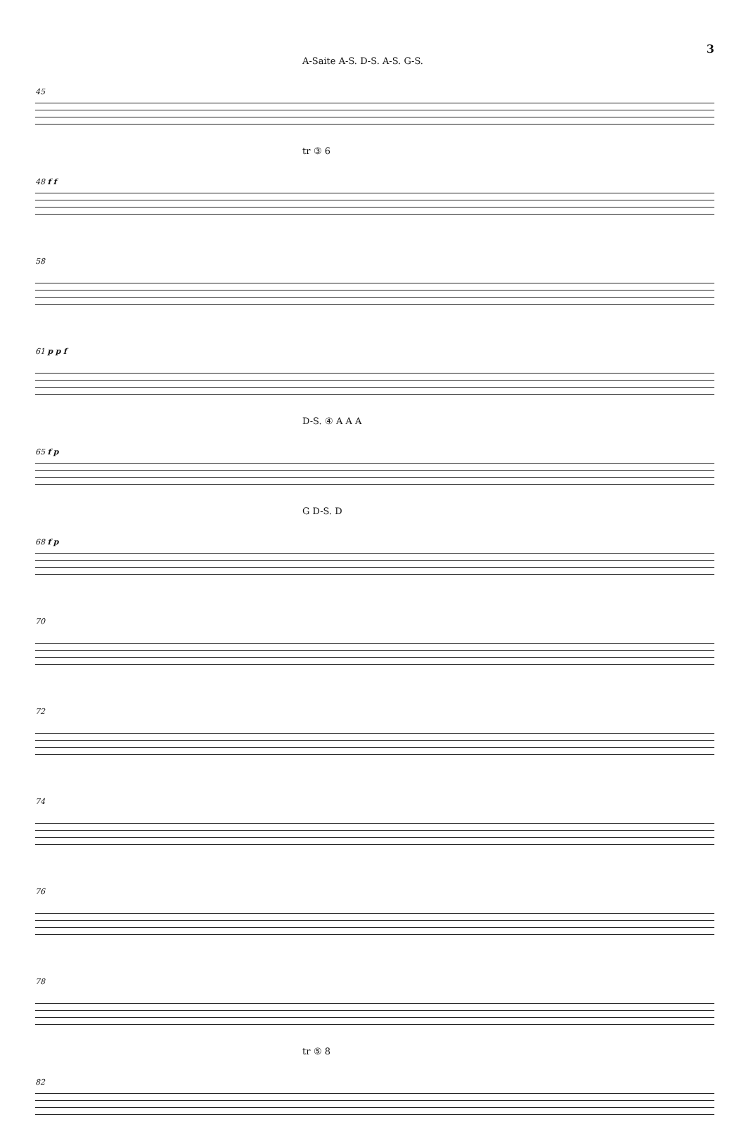3
A-Saite A-S. D-S. A-S. G-S.
45
tr ③ 6
48 f f
58
61 p p f
D-S. ④ A A A
65 f p
G D-S. D
68 f p
70
72
74
76
78
tr ⑤ 8
82